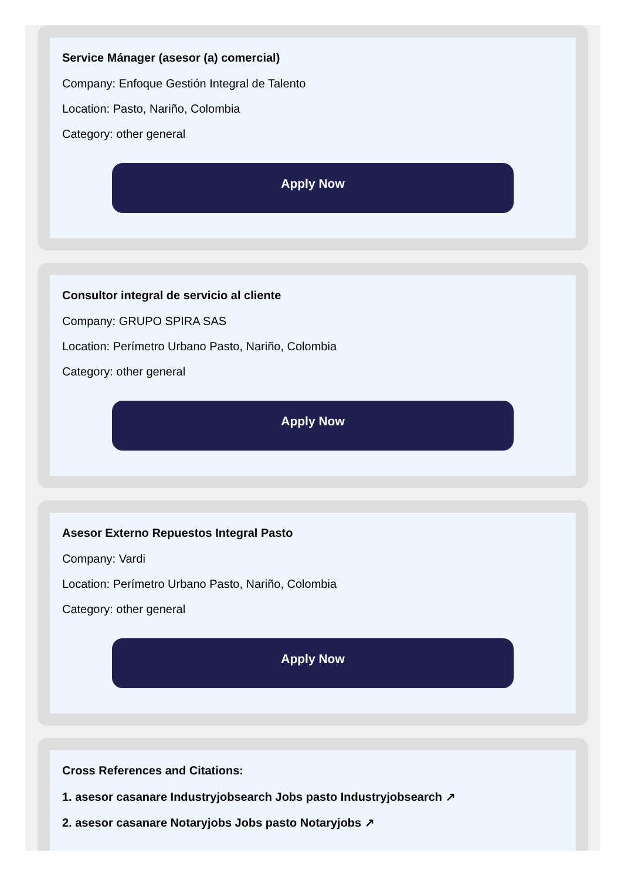Service Mánager (asesor (a) comercial)
Company: Enfoque Gestión Integral de Talento
Location: Pasto, Nariño, Colombia
Category: other general
Apply Now
Consultor integral de servicio al cliente
Company: GRUPO SPIRA SAS
Location: Perímetro Urbano Pasto, Nariño, Colombia
Category: other general
Apply Now
Asesor Externo Repuestos Integral Pasto
Company: Vardi
Location: Perímetro Urbano Pasto, Nariño, Colombia
Category: other general
Apply Now
Cross References and Citations:
1. asesor casanare Industryjobsearch Jobs pasto Industryjobsearch ↗
2. asesor casanare Notaryjobs Jobs pasto Notaryjobs ↗